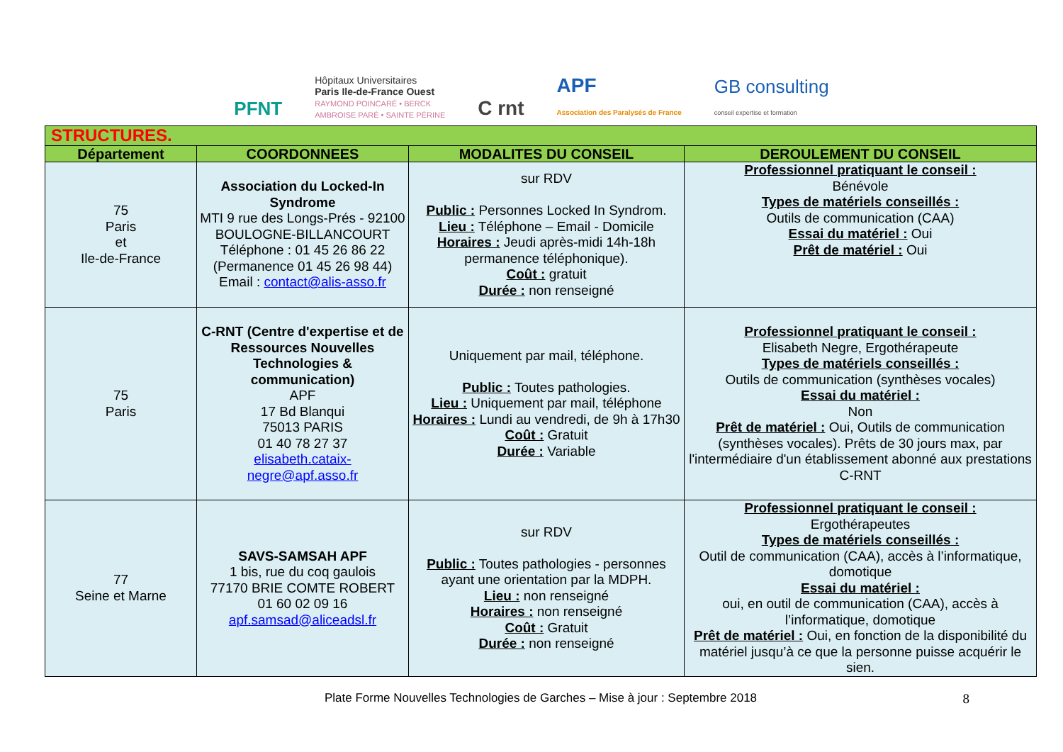PFNT
Hôpitaux Universitaires
Paris Ile-de-France Ouest
RAYMOND POINCARÉ • BERCK
AMBROISE PARÉ • SAINTE PÉRINE
C rnt
APF
Association des Paralysés de France
GB consulting
conseil expertise et formation
| STRUCTURES. | | | |
| Département | COORDONNEES | MODALITES DU CONSEIL | DEROULEMENT DU CONSEIL |
| 75 Paris et Ile-de-France | Association du Locked-In Syndrome MTI 9 rue des Longs-Prés - 92100 BOULOGNE-BILLANCOURT Téléphone : 01 45 26 86 22 (Permanence 01 45 26 98 44) Email : contact@alis-asso.fr | sur RDV Public : Personnes Locked In Syndrom. Lieu : Téléphone – Email - Domicile Horaires : Jeudi après-midi 14h-18h permanence téléphonique). Coût : gratuit Durée : non renseigné | Professionnel pratiquant le conseil : Bénévole Types de matériels conseillés : Outils de communication (CAA) Essai du matériel : Oui Prêt de matériel : Oui |
| 75 Paris | C-RNT (Centre d'expertise et de Ressources Nouvelles Technologies & communication) APF 17 Bd Blanqui 75013 PARIS 01 40 78 27 37 elisabeth.cataix-negre@apf.asso.fr | Uniquement par mail, téléphone. Public : Toutes pathologies. Lieu : Uniquement par mail, téléphone Horaires : Lundi au vendredi, de 9h à 17h30 Coût : Gratuit Durée : Variable | Professionnel pratiquant le conseil : Elisabeth Negre, Ergothérapeute Types de matériels conseillés : Outils de communication (synthèses vocales) Essai du matériel : Non Prêt de matériel : Oui, Outils de communication (synthèses vocales). Prêts de 30 jours max, par l'intermédiaire d'un établissement abonné aux prestations C-RNT |
| 77 Seine et Marne | SAVS-SAMSAH APF 1 bis, rue du coq gaulois 77170 BRIE COMTE ROBERT 01 60 02 09 16 apf.samsad@aliceadsl.fr | sur RDV Public : Toutes pathologies - personnes ayant une orientation par la MDPH. Lieu : non renseigné Horaires : non renseigné Coût : Gratuit Durée : non renseigné | Professionnel pratiquant le conseil : Ergothérapeutes Types de matériels conseillés : Outil de communication (CAA), accès à l’informatique, domotique Essai du matériel : oui, en outil de communication (CAA), accès à l’informatique, domotique Prêt de matériel : Oui, en fonction de la disponibilité du matériel jusqu’à ce que la personne puisse acquérir le sien. |
Plate Forme Nouvelles Technologies de Garches – Mise à jour : Septembre 2018 8